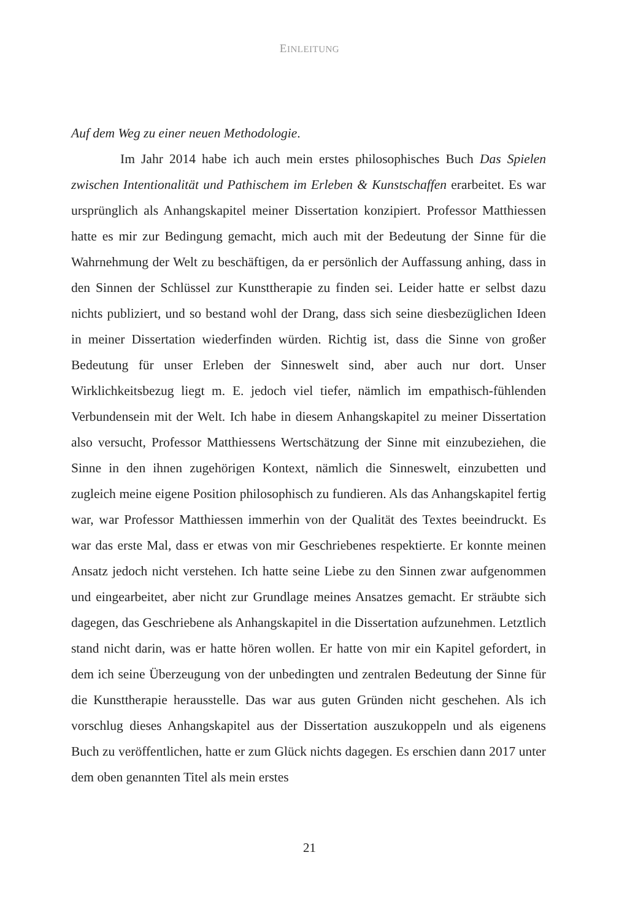EINLEITUNG
Auf dem Weg zu einer neuen Methodologie.
Im Jahr 2014 habe ich auch mein erstes philosophisches Buch Das Spielen zwischen Intentionalität und Pathischem im Erleben & Kunstschaffen erarbeitet. Es war ursprünglich als Anhangskapitel meiner Dissertation konzipiert. Professor Matthiessen hatte es mir zur Bedingung gemacht, mich auch mit der Bedeutung der Sinne für die Wahrnehmung der Welt zu beschäftigen, da er persönlich der Auffassung anhing, dass in den Sinnen der Schlüssel zur Kunsttherapie zu finden sei. Leider hatte er selbst dazu nichts publiziert, und so bestand wohl der Drang, dass sich seine diesbezüglichen Ideen in meiner Dissertation wiederfinden würden. Richtig ist, dass die Sinne von großer Bedeutung für unser Erleben der Sinneswelt sind, aber auch nur dort. Unser Wirklichkeitsbezug liegt m. E. jedoch viel tiefer, nämlich im empathisch-fühlenden Verbundensein mit der Welt. Ich habe in diesem Anhangskapitel zu meiner Dissertation also versucht, Professor Matthiessens Wertschätzung der Sinne mit einzubeziehen, die Sinne in den ihnen zugehörigen Kontext, nämlich die Sinneswelt, einzubetten und zugleich meine eigene Position philosophisch zu fundieren. Als das Anhangskapitel fertig war, war Professor Matthiessen immerhin von der Qualität des Textes beeindruckt. Es war das erste Mal, dass er etwas von mir Geschriebenes respektierte. Er konnte meinen Ansatz jedoch nicht verstehen. Ich hatte seine Liebe zu den Sinnen zwar aufgenommen und eingearbeitet, aber nicht zur Grundlage meines Ansatzes gemacht. Er sträubte sich dagegen, das Geschriebene als Anhangskapitel in die Dissertation aufzunehmen. Letztlich stand nicht darin, was er hatte hören wollen. Er hatte von mir ein Kapitel gefordert, in dem ich seine Überzeugung von der unbedingten und zentralen Bedeutung der Sinne für die Kunsttherapie herausstelle. Das war aus guten Gründen nicht geschehen. Als ich vorschlug dieses Anhangskapitel aus der Dissertation auszukoppeln und als eigenens Buch zu veröffentlichen, hatte er zum Glück nichts dagegen. Es erschien dann 2017 unter dem oben genannten Titel als mein erstes
21